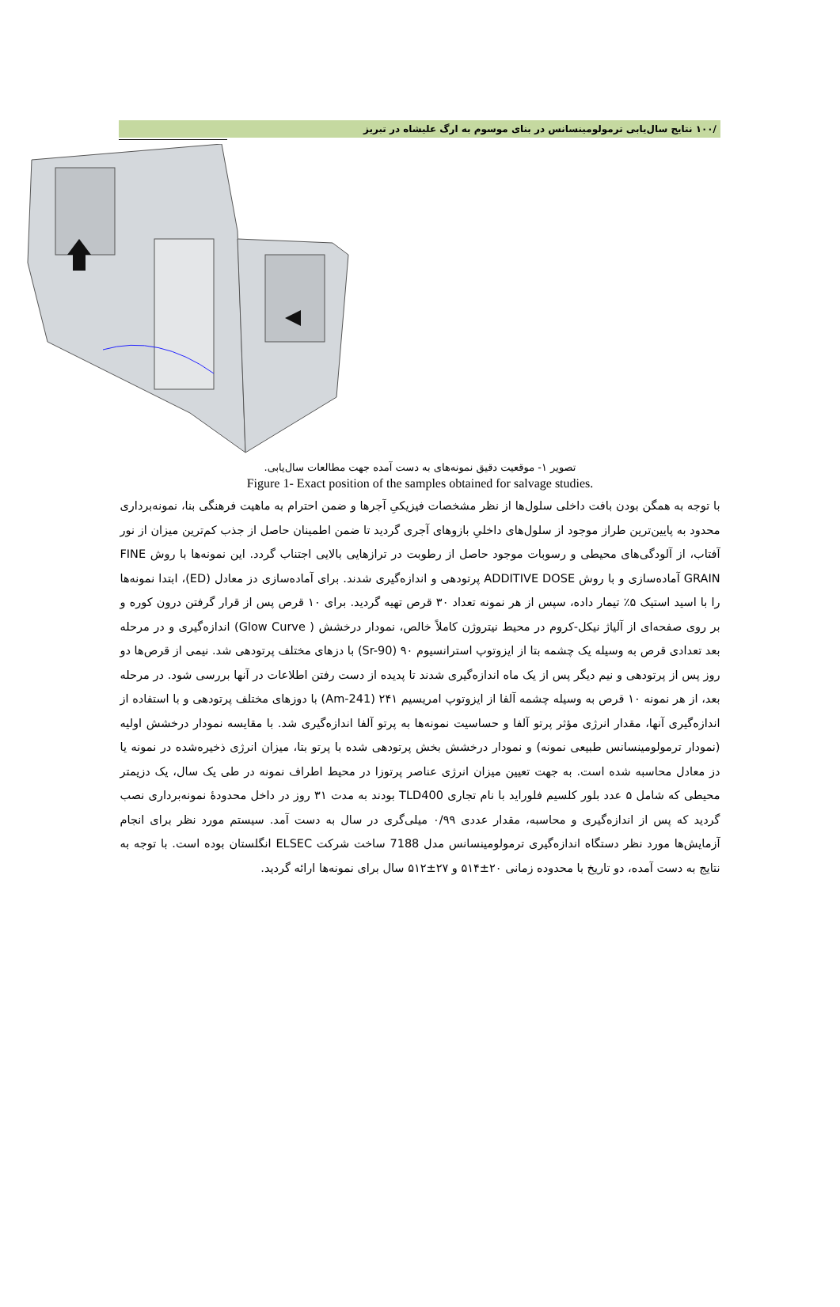/۱۰۰ نتایج سال‌یابی ترمولومینسانس در بنای موسوم به ارگ علیشاه در تبریز
تصویر ۱- موقعیت دقیق نمونه‌های به دست آمده جهت مطالعات سال‌یابی.
Figure 1- Exact position of the samples obtained for salvage studies.
با توجه به همگن بودن بافت داخلی سلول‌ها از نظر مشخصات فیزیکیِ آجرها و ضمن احترام به ماهیت فرهنگی بنا، نمونه‌برداری محدود به پایین‌ترین طراز موجود از سلول‌های داخلیِ بازوهای آجری گردید تا ضمن اطمینان حاصل از جذب کم‌ترین میزان از نور آفتاب، از آلودگی‌های محیطی و رسوبات موجود حاصل از رطوبت در ترازهایی بالایی اجتناب گردد. این نمونه‌ها با روش FINE GRAIN آماده‌سازی و با روش ADDITIVE DOSE پرتودهی و اندازه‌گیری شدند. برای آماده‌سازی دز معادل (ED)، ابتدا نمونه‌ها را با اسید استیک ۵٪ تیمار داده، سپس از هر نمونه تعداد ۳۰ قرص تهیه گردید. برای ۱۰ قرص پس از قرار گرفتن درون کوره و بر روی صفحه‌ای از آلیاژ نیکل-کروم در محیط نیتروژن کاملاً خالص، نمودار درخشش ( Glow Curve) اندازه‌گیری و در مرحله بعد تعدادی قرص به وسیله یک چشمه بتا از ایزوتوپ استرانسیوم ۹۰ (Sr-90) با دزهای مختلف پرتودهی شد. نیمی از قرص‌ها دو روز پس از پرتودهی و نیم دیگر پس از یک ماه اندازه‌گیری شدند تا پدیده از دست رفتن اطلاعات در آنها بررسی شود. در مرحله بعد، از هر نمونه ۱۰ قرص به وسیله چشمه آلفا از ایزوتوپ امریسیم ۲۴۱ (Am-241) با دوزهای مختلف پرتودهی و با استفاده از اندازه‌گیری آنها، مقدار انرژی مؤثر پرتو آلفا و حساسیت نمونه‌ها به پرتو آلفا اندازه‌گیری شد. با مقایسه نمودار درخشش اولیه (نمودار ترمولومینسانس طبیعی نمونه) و نمودار درخشش بخش پرتودهی شده با پرتو بتا، میزان انرژی ذخیره‌شده در نمونه یا دز معادل محاسبه شده است. به جهت تعیین میزان انرژی عناصر پرتوزا در محیط اطراف نمونه در طی یک سال، یک دزیمتر محیطی که شامل ۵ عدد بلور کلسیم فلوراید با نام تجاری TLD400 بودند به مدت ۳۱ روز در داخل محدودهٔ نمونه‌برداری نصب گردید که پس از اندازه‌گیری و محاسبه، مقدار عددی ۰/۹۹ میلی‌گری در سال به دست آمد. سیستم مورد نظر برای انجام آزمایش‌ها مورد نظر دستگاه اندازه‌گیری ترمولومینسانس مدل 7188 ساخت شرکت ELSEC انگلستان بوده است. با توجه به نتایج به دست آمده، دو تاریخ با محدوده زمانی ۲۰±۵۱۴ و ۲۷±۵۱۲ سال برای نمونه‌ها ارائه گردید.